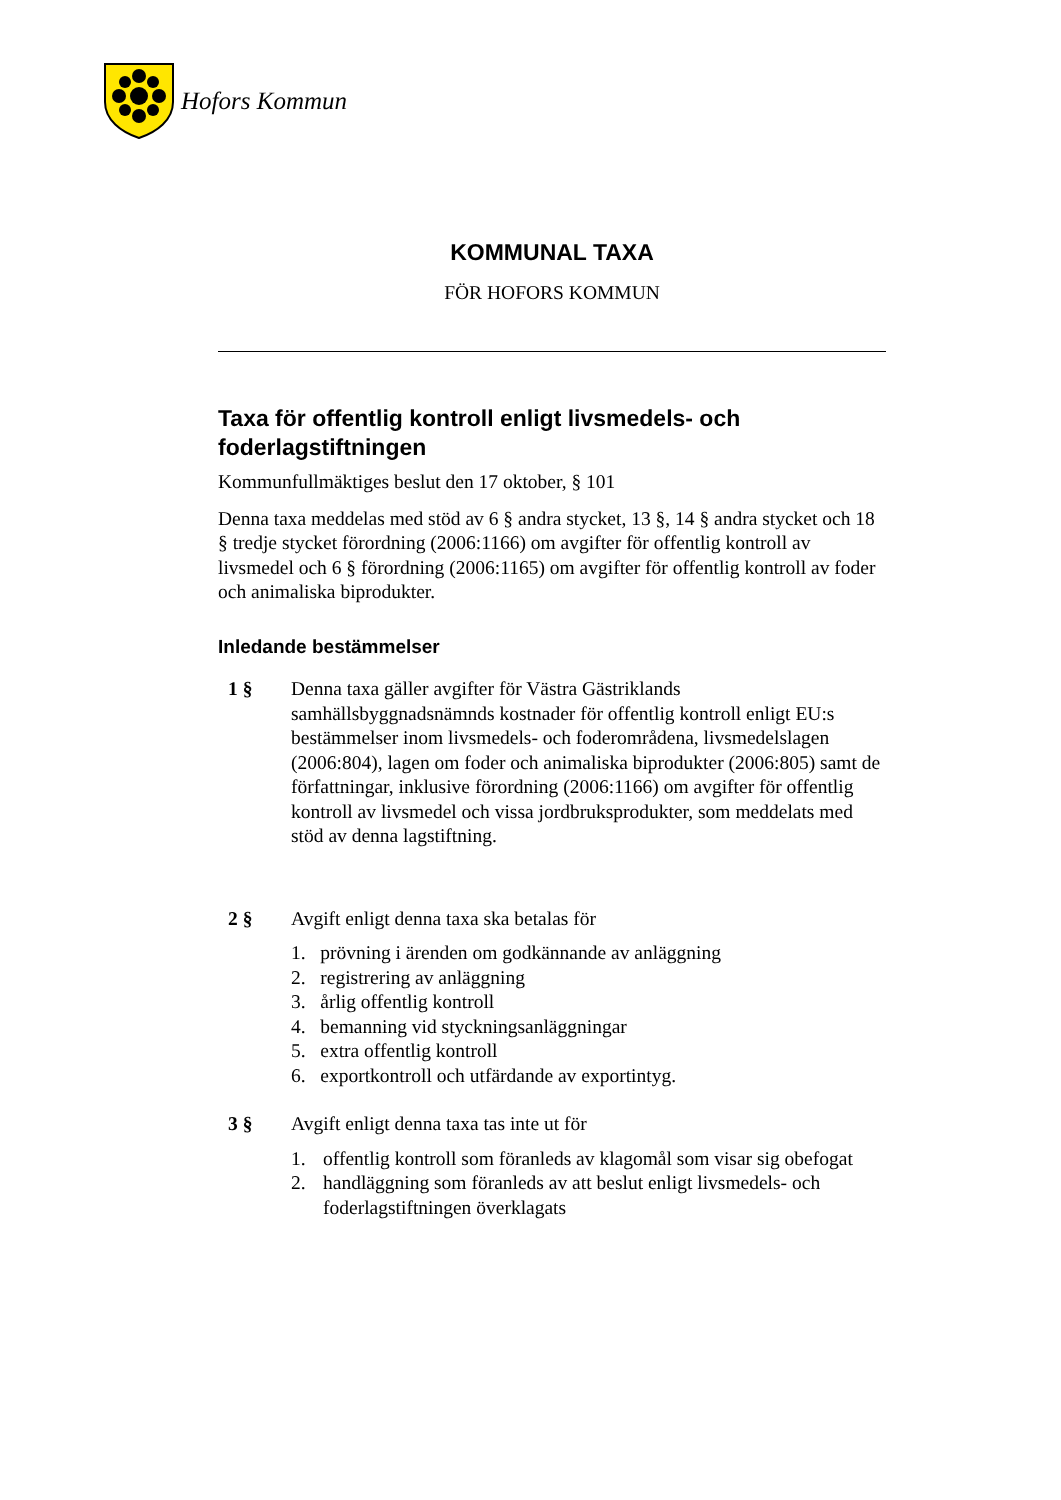Hofors Kommun
KOMMUNAL TAXA
FÖR HOFORS KOMMUN
Taxa för offentlig kontroll enligt livsmedels- och foderlagstiftningen
Kommunfullmäktiges beslut den 17 oktober, § 101
Denna taxa meddelas med stöd av 6 § andra stycket, 13 §, 14 § andra stycket och 18 § tredje stycket förordning (2006:1166) om avgifter för offentlig kontroll av livsmedel och 6 § förordning (2006:1165) om avgifter för offentlig kontroll av foder och animaliska biprodukter.
Inledande bestämmelser
1 § Denna taxa gäller avgifter för Västra Gästriklands samhällsbyggnadsnämnds kostnader för offentlig kontroll enligt EU:s bestämmelser inom livsmedels- och foderområdena, livsmedelslagen (2006:804), lagen om foder och animaliska biprodukter (2006:805) samt de författningar, inklusive förordning (2006:1166) om avgifter för offentlig kontroll av livsmedel och vissa jordbruksprodukter, som meddelats med stöd av denna lagstiftning.
2 § Avgift enligt denna taxa ska betalas för
1. prövning i ärenden om godkännande av anläggning
2. registrering av anläggning
3. årlig offentlig kontroll
4. bemanning vid styckningsanläggningar
5. extra offentlig kontroll
6. exportkontroll och utfärdande av exportintyg.
3 § Avgift enligt denna taxa tas inte ut för
1. offentlig kontroll som föranleds av klagomål som visar sig obefogat
2. handläggning som föranleds av att beslut enligt livsmedels- och foderlagstiftningen överklagats